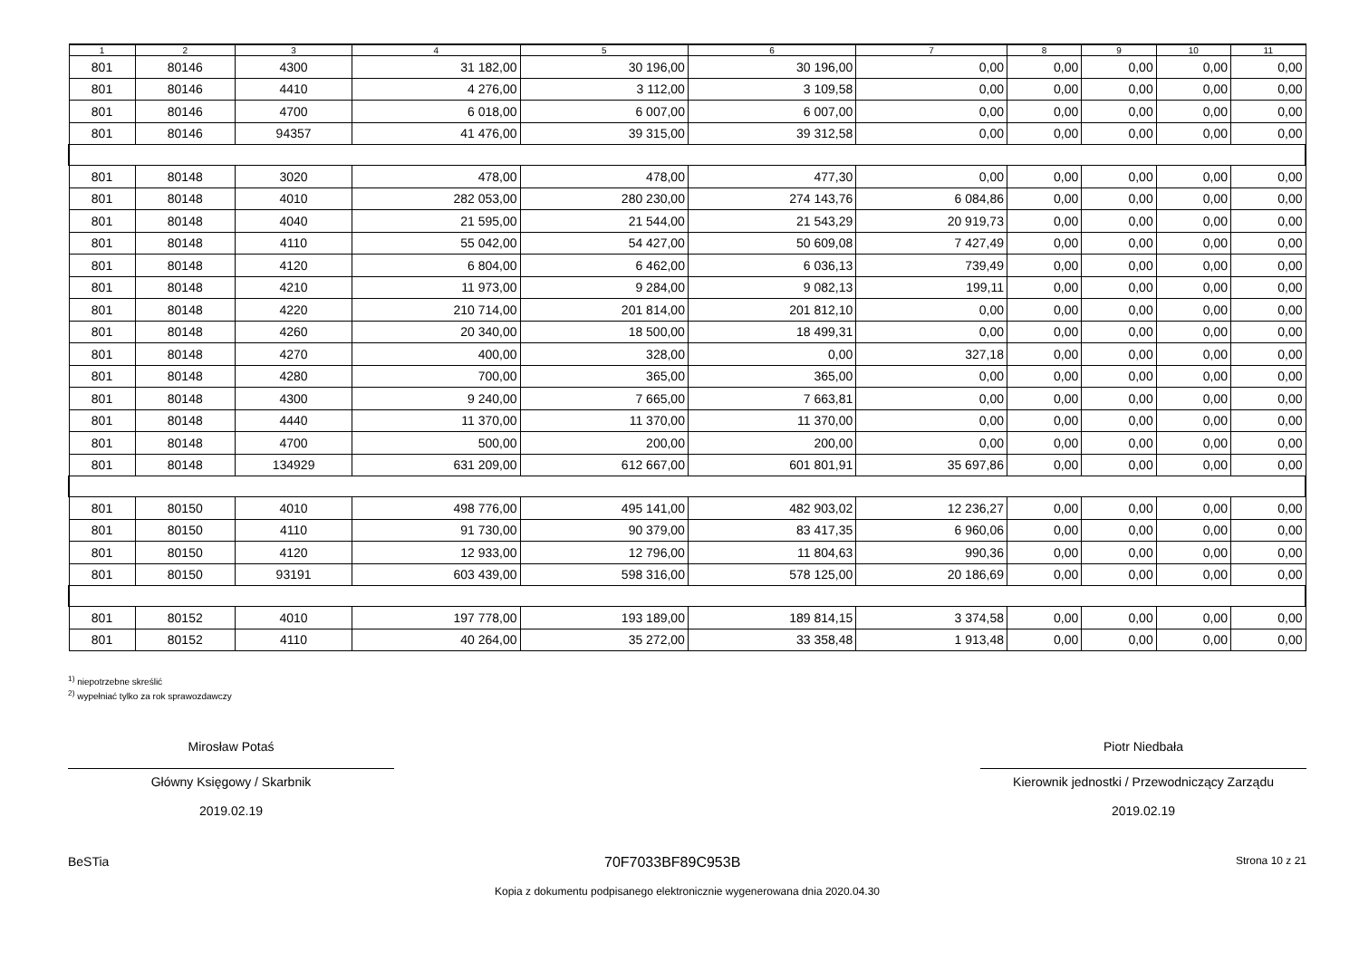| 1 | 2 | 3 | 4 | 5 | 6 | 7 | 8 | 9 | 10 | 11 |
| --- | --- | --- | --- | --- | --- | --- | --- | --- | --- | --- |
| 801 | 80146 | 4300 | 31 182,00 | 30 196,00 | 30 196,00 | 0,00 | 0,00 | 0,00 | 0,00 | 0,00 |
| 801 | 80146 | 4410 | 4 276,00 | 3 112,00 | 3 109,58 | 0,00 | 0,00 | 0,00 | 0,00 | 0,00 |
| 801 | 80146 | 4700 | 6 018,00 | 6 007,00 | 6 007,00 | 0,00 | 0,00 | 0,00 | 0,00 | 0,00 |
| 801 | 80146 | 94357 | 41 476,00 | 39 315,00 | 39 312,58 | 0,00 | 0,00 | 0,00 | 0,00 | 0,00 |
| 801 | 80148 | 3020 | 478,00 | 478,00 | 477,30 | 0,00 | 0,00 | 0,00 | 0,00 | 0,00 |
| 801 | 80148 | 4010 | 282 053,00 | 280 230,00 | 274 143,76 | 6 084,86 | 0,00 | 0,00 | 0,00 | 0,00 |
| 801 | 80148 | 4040 | 21 595,00 | 21 544,00 | 21 543,29 | 20 919,73 | 0,00 | 0,00 | 0,00 | 0,00 |
| 801 | 80148 | 4110 | 55 042,00 | 54 427,00 | 50 609,08 | 7 427,49 | 0,00 | 0,00 | 0,00 | 0,00 |
| 801 | 80148 | 4120 | 6 804,00 | 6 462,00 | 6 036,13 | 739,49 | 0,00 | 0,00 | 0,00 | 0,00 |
| 801 | 80148 | 4210 | 11 973,00 | 9 284,00 | 9 082,13 | 199,11 | 0,00 | 0,00 | 0,00 | 0,00 |
| 801 | 80148 | 4220 | 210 714,00 | 201 814,00 | 201 812,10 | 0,00 | 0,00 | 0,00 | 0,00 | 0,00 |
| 801 | 80148 | 4260 | 20 340,00 | 18 500,00 | 18 499,31 | 0,00 | 0,00 | 0,00 | 0,00 | 0,00 |
| 801 | 80148 | 4270 | 400,00 | 328,00 | 0,00 | 327,18 | 0,00 | 0,00 | 0,00 | 0,00 |
| 801 | 80148 | 4280 | 700,00 | 365,00 | 365,00 | 0,00 | 0,00 | 0,00 | 0,00 | 0,00 |
| 801 | 80148 | 4300 | 9 240,00 | 7 665,00 | 7 663,81 | 0,00 | 0,00 | 0,00 | 0,00 | 0,00 |
| 801 | 80148 | 4440 | 11 370,00 | 11 370,00 | 11 370,00 | 0,00 | 0,00 | 0,00 | 0,00 | 0,00 |
| 801 | 80148 | 4700 | 500,00 | 200,00 | 200,00 | 0,00 | 0,00 | 0,00 | 0,00 | 0,00 |
| 801 | 80148 | 134929 | 631 209,00 | 612 667,00 | 601 801,91 | 35 697,86 | 0,00 | 0,00 | 0,00 | 0,00 |
| 801 | 80150 | 4010 | 498 776,00 | 495 141,00 | 482 903,02 | 12 236,27 | 0,00 | 0,00 | 0,00 | 0,00 |
| 801 | 80150 | 4110 | 91 730,00 | 90 379,00 | 83 417,35 | 6 960,06 | 0,00 | 0,00 | 0,00 | 0,00 |
| 801 | 80150 | 4120 | 12 933,00 | 12 796,00 | 11 804,63 | 990,36 | 0,00 | 0,00 | 0,00 | 0,00 |
| 801 | 80150 | 93191 | 603 439,00 | 598 316,00 | 578 125,00 | 20 186,69 | 0,00 | 0,00 | 0,00 | 0,00 |
| 801 | 80152 | 4010 | 197 778,00 | 193 189,00 | 189 814,15 | 3 374,58 | 0,00 | 0,00 | 0,00 | 0,00 |
| 801 | 80152 | 4110 | 40 264,00 | 35 272,00 | 33 358,48 | 1 913,48 | 0,00 | 0,00 | 0,00 | 0,00 |
<sup>1)</sup> niepotrzebne skreślić
<sup>2)</sup> wypełniać tylko za rok sprawozdawczy
Mirosław Potaś
Główny Księgowy / Skarbnik
2019.02.19
Piotr Niedbała
Kierownik jednostki / Przewodniczący Zarządu
2019.02.19
BeSTia 70F7033BF89C953B Strona 10 z 21
Kopia z dokumentu podpisanego elektronicznie wygenerowana dnia 2020.04.30